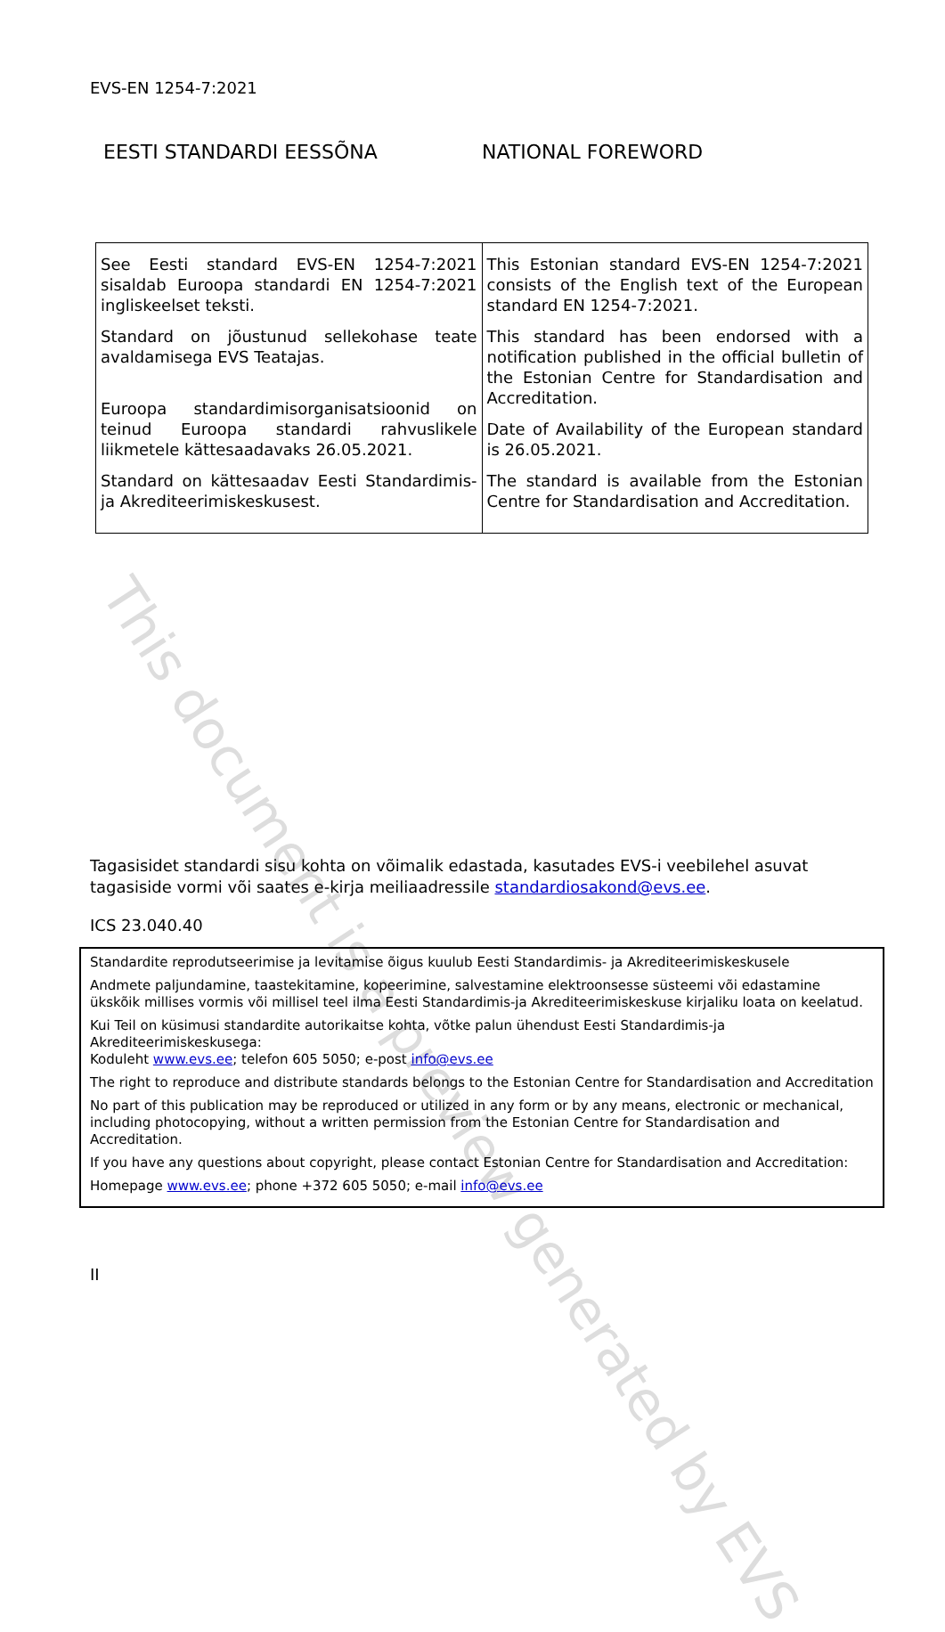This document is a preview generated by EVS
EVS-EN 1254-7:2021
EESTI STANDARDI EESSÕNA NATIONAL FOREWORD
| See Eesti standard EVS-EN 1254-7:2021 sisaldab Euroopa standardi EN 1254-7:2021 ingliskeelset teksti. Standard on jõustunud sellekohase teate avaldamisega EVS Teatajas. Euroopa standardimisorganisatsioonid on teinud Euroopa standardi rahvuslikele liikmetele kättesaadavaks 26.05.2021. Standard on kättesaadav Eesti Standardimis- ja Akrediteerimiskeskusest. | This Estonian standard EVS-EN 1254-7:2021 consists of the English text of the European standard EN 1254-7:2021. This standard has been endorsed with a notification published in the official bulletin of the Estonian Centre for Standardisation and Accreditation. Date of Availability of the European standard is 26.05.2021. The standard is available from the Estonian Centre for Standardisation and Accreditation. |
Tagasisidet standardi sisu kohta on võimalik edastada, kasutades EVS-i veebilehel asuvat tagasiside vormi või saates e-kirja meiliaadressile standardiosakond@evs.ee.
ICS 23.040.40
Standardite reprodutseerimise ja levitamise õigus kuulub Eesti Standardimis- ja Akrediteerimiskeskusele
Andmete paljundamine, taastekitamine, kopeerimine, salvestamine elektroonsesse süsteemi või edastamine ükskõik millises vormis või millisel teel ilma Eesti Standardimis-ja Akrediteerimiskeskuse kirjaliku loata on keelatud.
Kui Teil on küsimusi standardite autorikaitse kohta, võtke palun ühendust Eesti Standardimis-ja Akrediteerimiskeskusega:
Koduleht www.evs.ee; telefon 605 5050; e-post info@evs.ee
The right to reproduce and distribute standards belongs to the Estonian Centre for Standardisation and Accreditation
No part of this publication may be reproduced or utilized in any form or by any means, electronic or mechanical, including photocopying, without a written permission from the Estonian Centre for Standardisation and Accreditation.
If you have any questions about copyright, please contact Estonian Centre for Standardisation and Accreditation:
Homepage www.evs.ee; phone +372 605 5050; e-mail info@evs.ee
II